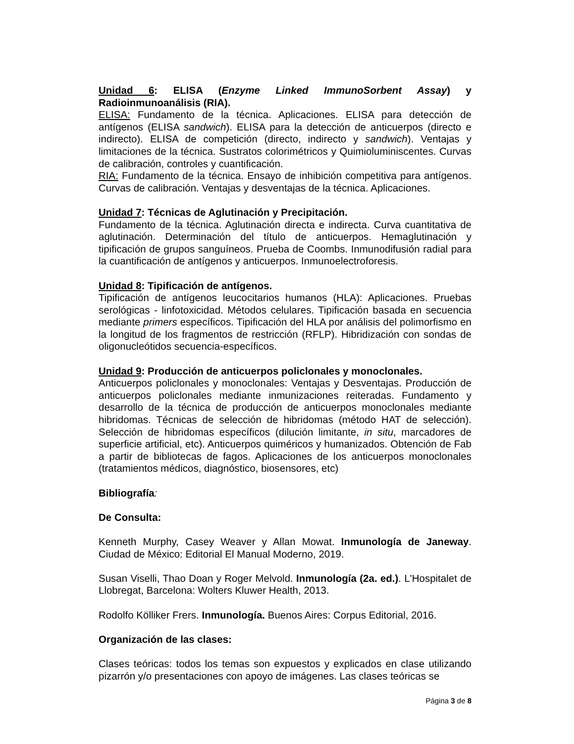Unidad 6: ELISA (Enzyme Linked ImmunoSorbent Assay) y Radioinmunoanálisis (RIA).
ELISA: Fundamento de la técnica. Aplicaciones. ELISA para detección de antígenos (ELISA sandwich). ELISA para la detección de anticuerpos (directo e indirecto). ELISA de competición (directo, indirecto y sandwich). Ventajas y limitaciones de la técnica. Sustratos colorimétricos y Quimioluminiscentes. Curvas de calibración, controles y cuantificación.
RIA: Fundamento de la técnica. Ensayo de inhibición competitiva para antígenos. Curvas de calibración. Ventajas y desventajas de la técnica. Aplicaciones.
Unidad 7: Técnicas de Aglutinación y Precipitación.
Fundamento de la técnica. Aglutinación directa e indirecta. Curva cuantitativa de aglutinación. Determinación del título de anticuerpos. Hemaglutinación y tipificación de grupos sanguíneos. Prueba de Coombs. Inmunodifusión radial para la cuantificación de antígenos y anticuerpos. Inmunoelectroforesis.
Unidad 8: Tipificación de antígenos.
Tipificación de antígenos leucocitarios humanos (HLA): Aplicaciones. Pruebas serológicas - linfotoxicidad. Métodos celulares. Tipificación basada en secuencia mediante primers específicos. Tipificación del HLA por análisis del polimorfismo en la longitud de los fragmentos de restricción (RFLP). Hibridización con sondas de oligonucleótidos secuencia-específicos.
Unidad 9: Producción de anticuerpos policlonales y monoclonales.
Anticuerpos policlonales y monoclonales: Ventajas y Desventajas. Producción de anticuerpos policlonales mediante inmunizaciones reiteradas. Fundamento y desarrollo de la técnica de producción de anticuerpos monoclonales mediante hibridomas. Técnicas de selección de hibridomas (método HAT de selección). Selección de hibridomas específicos (dilución limitante, in situ, marcadores de superficie artificial, etc). Anticuerpos quiméricos y humanizados. Obtención de Fab a partir de bibliotecas de fagos. Aplicaciones de los anticuerpos monoclonales (tratamientos médicos, diagnóstico, biosensores, etc)
Bibliografía:
De Consulta:
Kenneth Murphy, Casey Weaver y Allan Mowat. Inmunología de Janeway. Ciudad de México: Editorial El Manual Moderno, 2019.
Susan Viselli, Thao Doan y Roger Melvold. Inmunología (2a. ed.). L'Hospitalet de Llobregat, Barcelona: Wolters Kluwer Health, 2013.
Rodolfo Kölliker Frers. Inmunología. Buenos Aires: Corpus Editorial, 2016.
Organización de las clases:
Clases teóricas: todos los temas son expuestos y explicados en clase utilizando pizarrón y/o presentaciones con apoyo de imágenes. Las clases teóricas se
Página 3 de 8